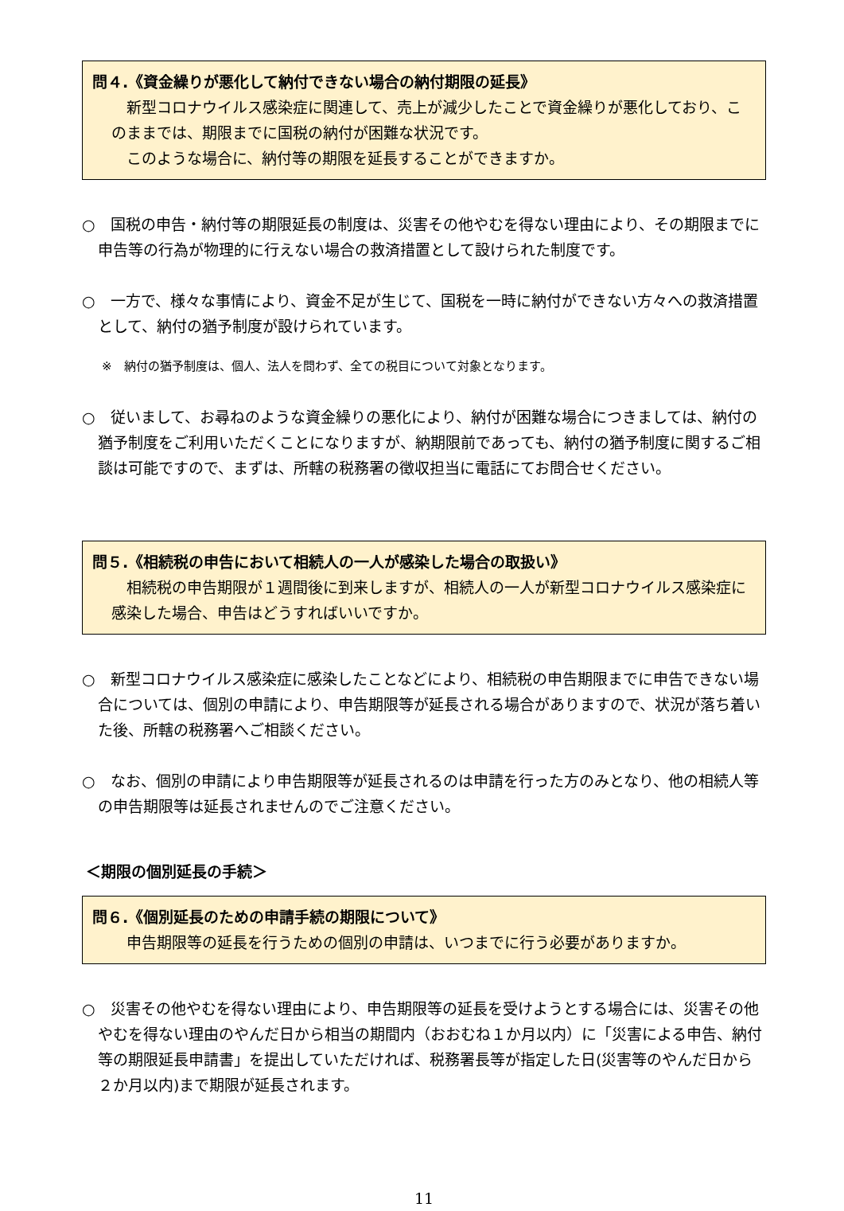問４.《資金繰りが悪化して納付できない場合の納付期限の延長》
　新型コロナウイルス感染症に関連して、売上が減少したことで資金繰りが悪化しており、このままでは、期限までに国税の納付が困難な状況です。
　このような場合に、納付等の期限を延長することができますか。
○　国税の申告・納付等の期限延長の制度は、災害その他やむを得ない理由により、その期限までに申告等の行為が物理的に行えない場合の救済措置として設けられた制度です。
○　一方で、様々な事情により、資金不足が生じて、国税を一時に納付ができない方々への救済措置として、納付の猶予制度が設けられています。
※　納付の猶予制度は、個人、法人を問わず、全ての税目について対象となります。
○　従いまして、お尋ねのような資金繰りの悪化により、納付が困難な場合につきましては、納付の猶予制度をご利用いただくことになりますが、納期限前であっても、納付の猶予制度に関するご相談は可能ですので、まずは、所轄の税務署の徴収担当に電話にてお問合せください。
問５.《相続税の申告において相続人の一人が感染した場合の取扱い》
　相続税の申告期限が１週間後に到来しますが、相続人の一人が新型コロナウイルス感染症に感染した場合、申告はどうすればいいですか。
○　新型コロナウイルス感染症に感染したことなどにより、相続税の申告期限までに申告できない場合については、個別の申請により、申告期限等が延長される場合がありますので、状況が落ち着いた後、所轄の税務署へご相談ください。
○　なお、個別の申請により申告期限等が延長されるのは申請を行った方のみとなり、他の相続人等の申告期限等は延長されませんのでご注意ください。
＜期限の個別延長の手続＞
問６.《個別延長のための申請手続の期限について》
　申告期限等の延長を行うための個別の申請は、いつまでに行う必要がありますか。
○　災害その他やむを得ない理由により、申告期限等の延長を受けようとする場合には、災害その他やむを得ない理由のやんだ日から相当の期間内（おおむね１か月以内）に「災害による申告、納付等の期限延長申請書」を提出していただければ、税務署長等が指定した日(災害等のやんだ日から２か月以内)まで期限が延長されます。
11